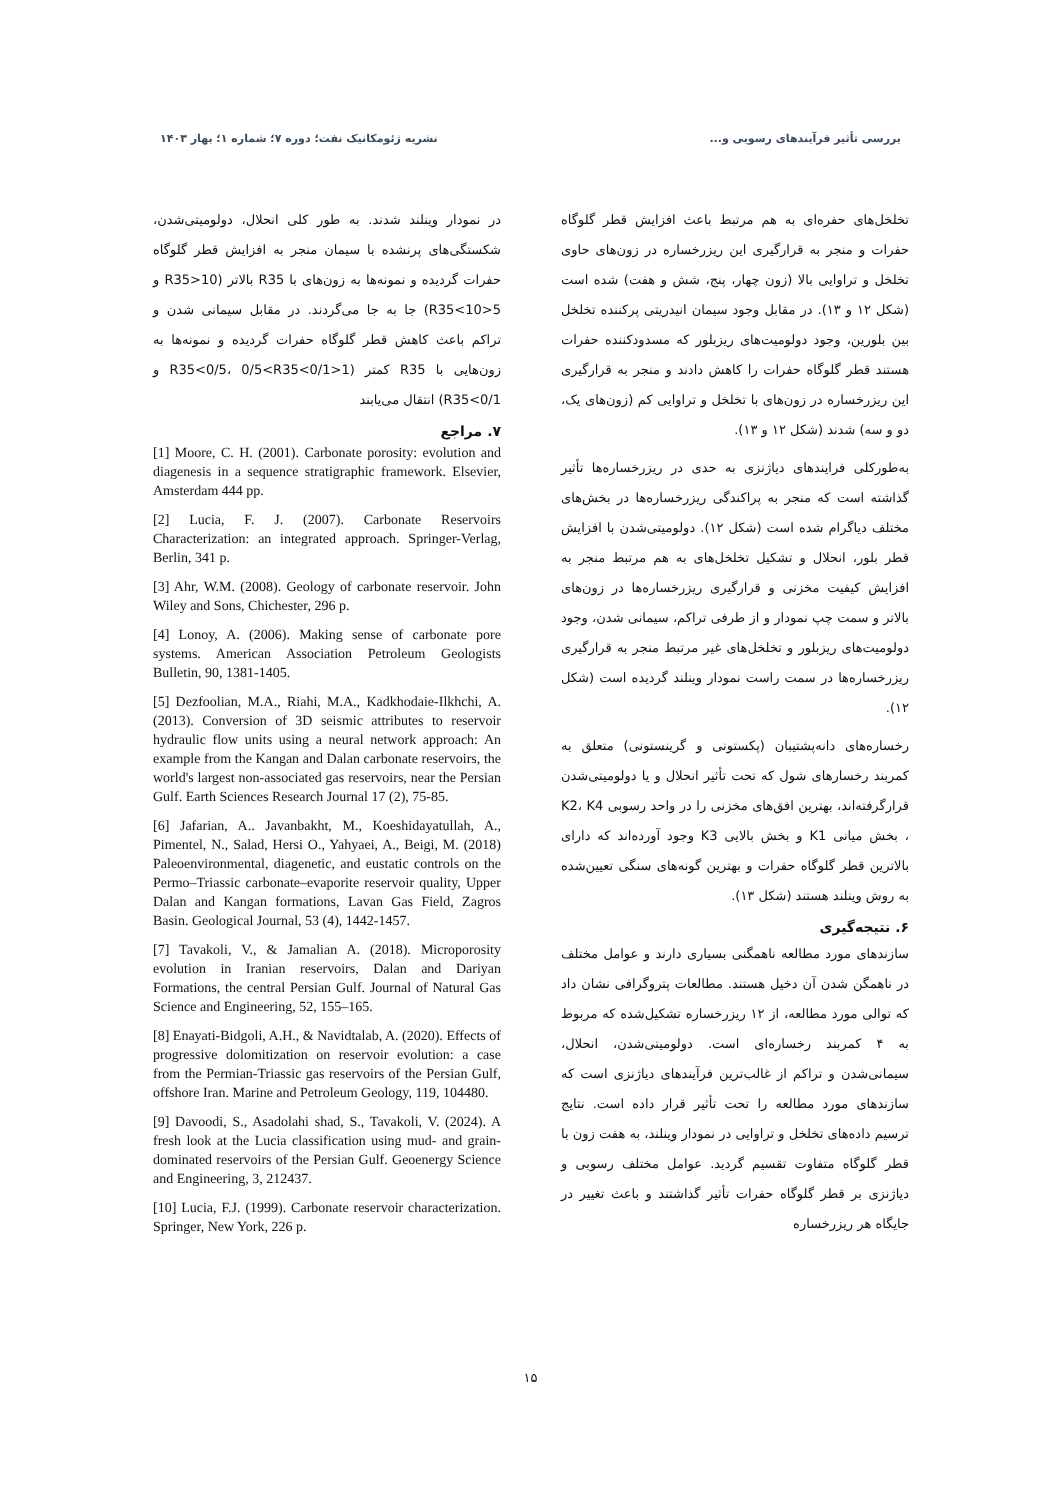بررسی تأثیر فرآیندهای رسوبی و... نشریه ژئومکانیک نفت؛ دوره ۷؛ شماره ۱؛ بهار ۱۴۰۳
تخلخل‌های حفره‌ای به هم مرتبط باعث افزایش قطر گلوگاه حفرات و منجر به قرارگیری این ریزرخساره در زون‌های حاوی تخلخل و تراوایی بالا (زون چهار، پنج، شش و هفت) شده است (شکل ۱۲ و ۱۳). در مقابل وجود سیمان انیدریتی پرکننده تخلخل بین بلورین، وجود دولومیت‌های ریزبلور که مسدودکننده حفرات هستند قطر گلوگاه حفرات را کاهش دادند و منجر به قرارگیری این ریزرخساره در زون‌های با تخلخل و تراوایی کم (زون‌های یک، دو و سه) شدند (شکل ۱۲ و ۱۳).
به‌طورکلی فرایندهای دیاژنزی به حدی در ریزرخساره‌ها تأثیر گذاشته است که منجر به پراکندگی ریزرخساره‌ها در بخش‌های مختلف دیاگرام شده است (شکل ۱۲). دولومیتی‌شدن با افزایش قطر بلور، انحلال و تشکیل تخلخل‌های به هم مرتبط منجر به افزایش کیفیت مخزنی و قرارگیری ریزرخساره‌ها در زون‌های بالاتر و سمت چپ نمودار و از طرفی تراکم، سیمانی شدن، وجود دولومیت‌های ریزبلور و تخلخل‌های غیر مرتبط منجر به قرارگیری ریزرخساره‌ها در سمت راست نمودار وینلند گردیده است (شکل ۱۲).
رخساره‌های دانه‌پشتیبان (پکستونی و گرینستونی) متعلق به کمربند رخسارهای شول که تحت تأثیر انحلال و یا دولومیتی‌شدن قرارگرفته‌اند، بهترین افق‌های مخزنی را در واحد رسوبی K2، K4 ، بخش میانی K1 و بخش بالایی K3 وجود آورده‌اند که دارای بالاترین قطر گلوگاه حفرات و بهترین گونه‌های سنگی تعیین‌شده به روش وینلند هستند (شکل ۱۳).
۶. نتیجه‌گیری
سازندهای مورد مطالعه ناهمگنی بسیاری دارند و عوامل مختلف در ناهمگن شدن آن دخیل هستند. مطالعات پتروگرافی نشان داد که توالی مورد مطالعه، از ۱۲ ریزرخساره تشکیل‌شده که مربوط به ۴ کمربند رخساره‌ای است. دولومیتی‌شدن، انحلال، سیمانی‌شدن و تراکم از غالب‌ترین فرآیندهای دیاژنزی است که سازندهای مورد مطالعه را تحت تأثیر قرار داده است. نتایج ترسیم داده‌های تخلخل و تراوایی در نمودار وینلند، به هفت زون با قطر گلوگاه متفاوت تقسیم گردید. عوامل مختلف رسوبی و دیاژنزی بر قطر گلوگاه حفرات تأثیر گذاشتند و باعث تغییر در جایگاه هر ریزرخساره
در نمودار وینلند شدند. به طور کلی انحلال، دولومیتی‌شدن، شکستگی‌های پرنشده با سیمان منجر به افزایش قطر گلوگاه حفرات گردیده و نمونه‌ها به زون‌های با R35 بالاتر (10<R35 و 5<R35<10) جا به جا می‌گردند. در مقابل سیمانی شدن و تراکم باعث کاهش قطر گلوگاه حفرات گردیده و نمونه‌ها به زون‌هایی با R35 کمتر (1<R35<0/5، 0/5<R35<0/1 و R35<0/1) انتقال می‌یابند
۷. مراجع
[1] Moore, C. H. (2001). Carbonate porosity: evolution and diagenesis in a sequence stratigraphic framework. Elsevier, Amsterdam 444 pp.
[2] Lucia, F. J. (2007). Carbonate Reservoirs Characterization: an integrated approach. Springer-Verlag, Berlin, 341 p.
[3] Ahr, W.M. (2008). Geology of carbonate reservoir. John Wiley and Sons, Chichester, 296 p.
[4] Lonoy, A. (2006). Making sense of carbonate pore systems. American Association Petroleum Geologists Bulletin, 90, 1381-1405.
[5] Dezfoolian, M.A., Riahi, M.A., Kadkhodaie-Ilkhchi, A. (2013). Conversion of 3D seismic attributes to reservoir hydraulic flow units using a neural network approach: An example from the Kangan and Dalan carbonate reservoirs, the world's largest non-associated gas reservoirs, near the Persian Gulf. Earth Sciences Research Journal 17 (2), 75-85.
[6] Jafarian, A.. Javanbakht, M., Koeshidayatullah, A., Pimentel, N., Salad, Hersi O., Yahyaei, A., Beigi, M. (2018) Paleoenvironmental, diagenetic, and eustatic controls on the Permo–Triassic carbonate–evaporite reservoir quality, Upper Dalan and Kangan formations, Lavan Gas Field, Zagros Basin. Geological Journal, 53 (4), 1442-1457.
[7] Tavakoli, V., & Jamalian A. (2018). Microporosity evolution in Iranian reservoirs, Dalan and Dariyan Formations, the central Persian Gulf. Journal of Natural Gas Science and Engineering, 52, 155–165.
[8] Enayati-Bidgoli, A.H., & Navidtalab, A. (2020). Effects of progressive dolomitization on reservoir evolution: a case from the Permian-Triassic gas reservoirs of the Persian Gulf, offshore Iran. Marine and Petroleum Geology, 119, 104480.
[9] Davoodi, S., Asadolahi shad, S., Tavakoli, V. (2024). A fresh look at the Lucia classification using mud- and grain-dominated reservoirs of the Persian Gulf. Geoenergy Science and Engineering, 3, 212437.
[10] Lucia, F.J. (1999). Carbonate reservoir characterization. Springer, New York, 226 p.
۱۵